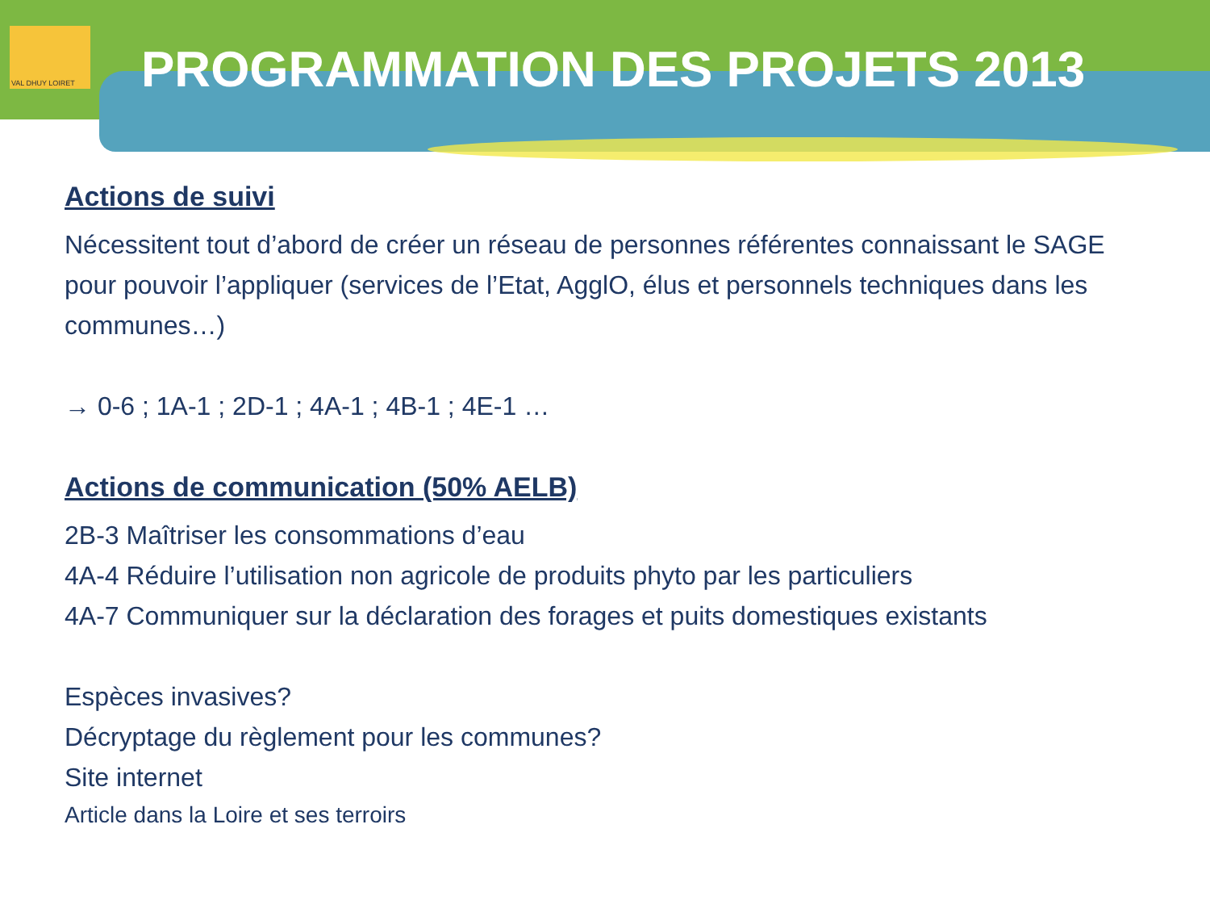VAL DHUY LOIRET
PROGRAMMATION DES PROJETS 2013
Actions de suivi
Nécessitent tout d’abord de créer un réseau de personnes référentes connaissant le SAGE pour pouvoir l’appliquer (services de l’Etat, AgglO, élus et personnels techniques dans les communes…)
→ 0-6 ; 1A-1 ; 2D-1 ; 4A-1 ; 4B-1 ; 4E-1 …
Actions de communication (50% AELB)
2B-3 Maîtriser les consommations d’eau
4A-4 Réduire l’utilisation non agricole de produits phyto par les particuliers
4A-7 Communiquer sur la déclaration des forages et puits domestiques existants
Espèces invasives?
Décryptage du règlement pour les communes?
Site internet
Article dans la Loire et ses terroirs